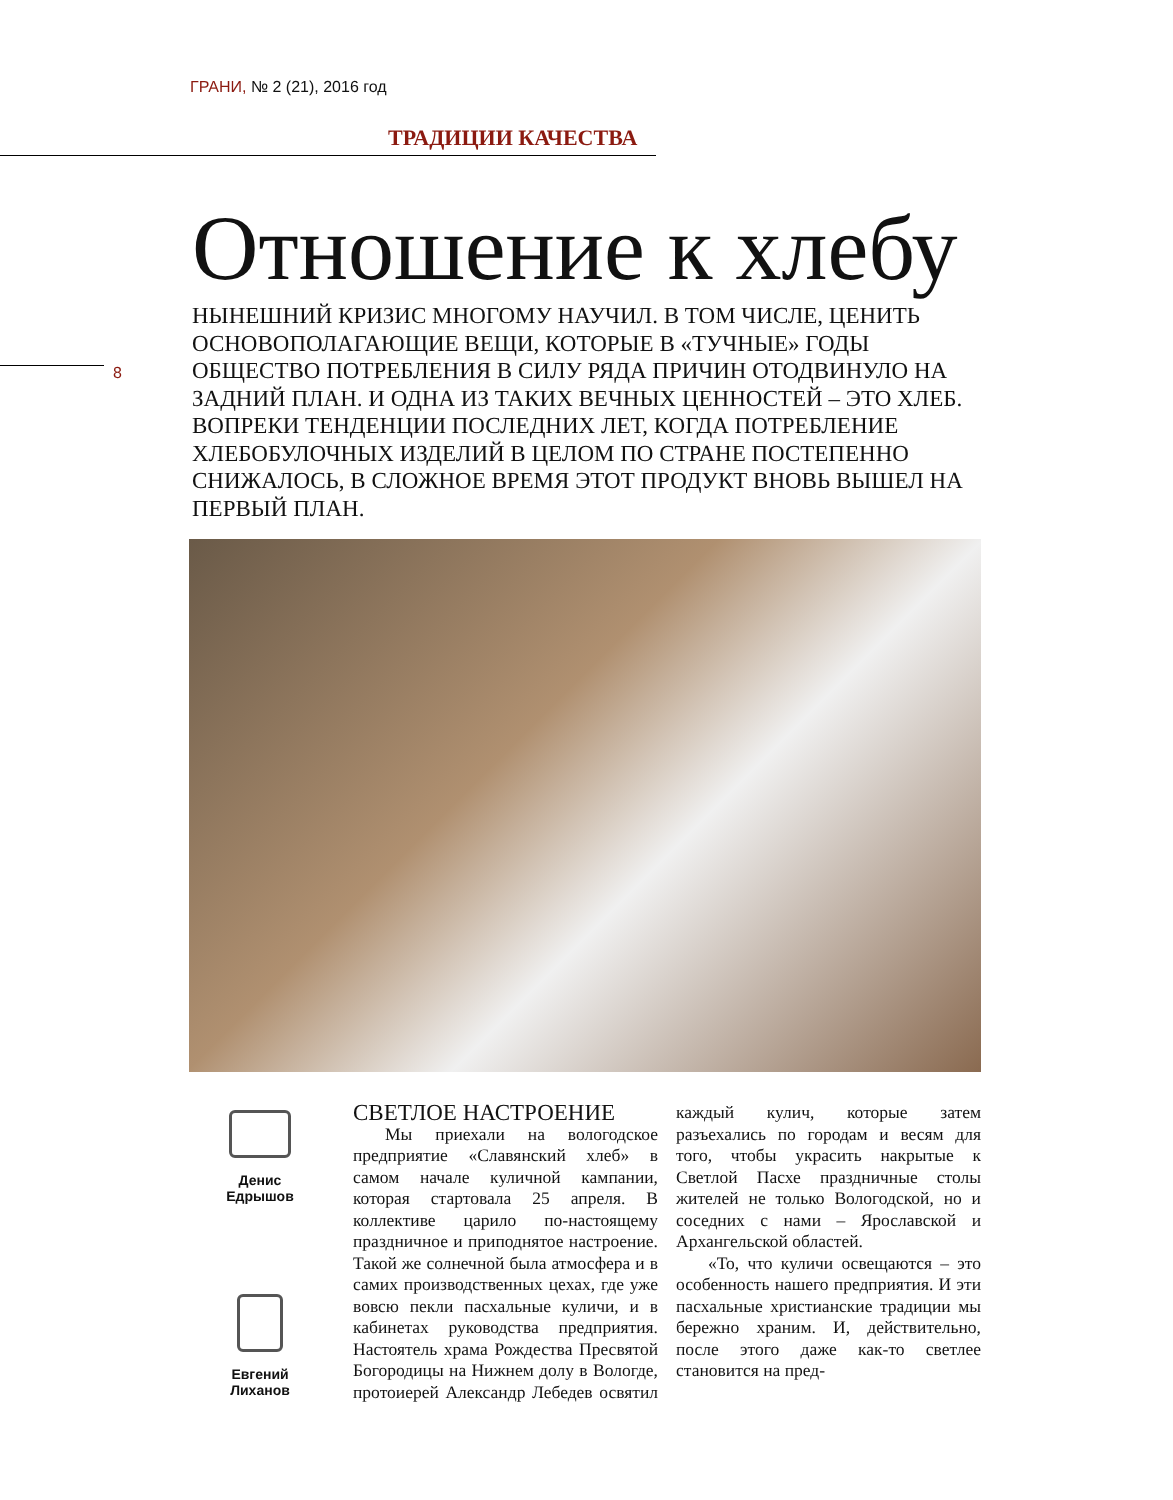ГРАНИ, № 2 (21), 2016 год
ТРАДИЦИИ КАЧЕСТВА
8
Отношение к хлебу
НЫНЕШНИЙ КРИЗИС МНОГОМУ НАУЧИЛ. В ТОМ ЧИСЛЕ, ЦЕНИТЬ ОСНОВОПОЛАГАЮЩИЕ ВЕЩИ, КОТОРЫЕ В «ТУЧНЫЕ» ГОДЫ ОБЩЕСТВО ПОТРЕБЛЕНИЯ В СИЛУ РЯДА ПРИЧИН ОТОДВИНУЛО НА ЗАДНИЙ ПЛАН. И ОДНА ИЗ ТАКИХ ВЕЧНЫХ ЦЕННОСТЕЙ – ЭТО ХЛЕБ. ВОПРЕКИ ТЕНДЕНЦИИ ПОСЛЕДНИХ ЛЕТ, КОГДА ПОТРЕБЛЕНИЕ ХЛЕБОБУЛОЧНЫХ ИЗДЕЛИЙ В ЦЕЛОМ ПО СТРАНЕ ПОСТЕПЕННО СНИЖАЛОСЬ, В СЛОЖНОЕ ВРЕМЯ ЭТОТ ПРОДУКТ ВНОВЬ ВЫШЕЛ НА ПЕРВЫЙ ПЛАН.
Денис
Едрышов
Евгений
Лиханов
СВЕТЛОЕ НАСТРОЕНИЕ
Мы приехали на вологодское предприятие «Славянский хлеб» в самом начале куличной кампании, которая стартовала 25 апреля. В коллективе царило по-настоящему праздничное и приподнятое настроение. Такой же солнечной была атмосфера и в самих производственных цехах, где уже вовсю пекли пасхальные куличи, и в кабинетах руководства предприятия. Настоятель храма Рождества Пресвятой Богородицы на Нижнем долу в Вологде, протоиерей Александр Лебедев освятил каждый кулич, которые затем разъехались по городам и весям для того, чтобы украсить накрытые к Светлой Пасхе праздничные столы жителей не только Вологодской, но и соседних с нами – Ярославской и Архангельской областей.
«То, что куличи освещаются – это особенность нашего предприятия. И эти пасхальные христианские традиции мы бережно храним. И, действительно, после этого даже как-то светлее становится на пред-